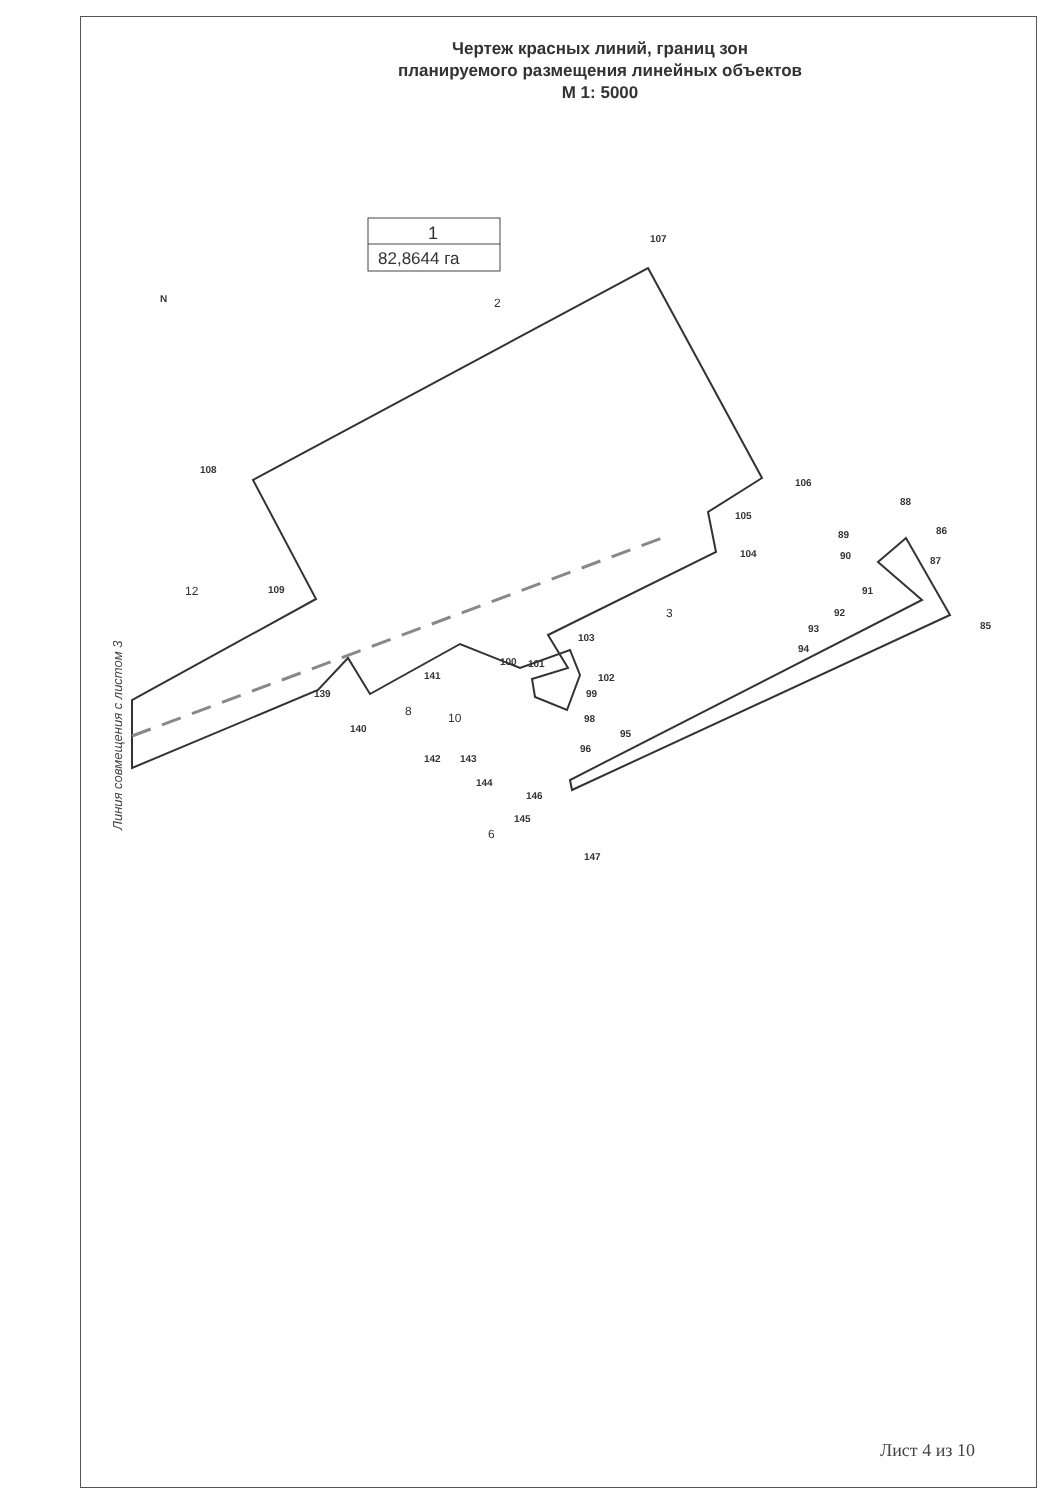Чертеж красных линий, границ зон
планируемого размещения линейных объектов
М 1: 5000
1
82,8644 га
N
107
108
106
105
104
103
102
109
139
140
141
100
101
99
98
96
95
142
143
144
146
145
147
85
86
87
88
89
90
91
92
93
94
12
2
3
8
10
6
Линия совмещения с листом 3
Лист 4 из 10